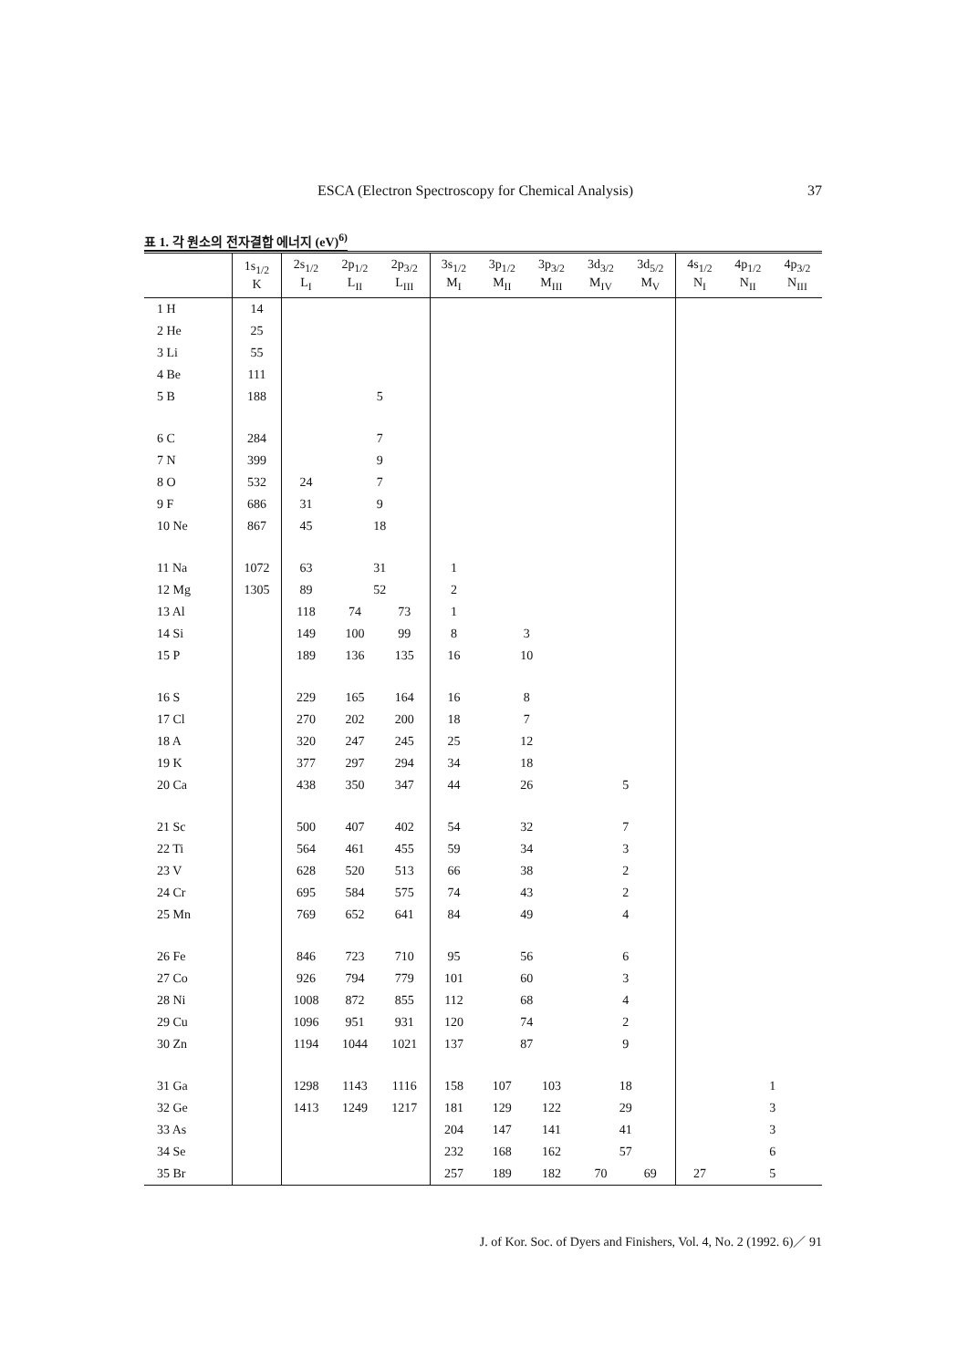ESCA (Electron Spectroscopy for Chemical Analysis) 37
표 1. 각 원소의 전자결합 에너지 (eV)<sup>6)</sup>
| | 1s<sub>1/2</sub> K | 2s<sub>1/2</sub> L<sub>I</sub> | 2p<sub>1/2</sub> L<sub>II</sub> | 2p<sub>3/2</sub> L<sub>III</sub> | 3s<sub>1/2</sub> M<sub>I</sub> | 3p<sub>1/2</sub> M<sub>II</sub> | 3p<sub>3/2</sub> M<sub>III</sub> | 3d<sub>3/2</sub> M<sub>IV</sub> | 3d<sub>5/2</sub> M<sub>V</sub> | 4s<sub>1/2</sub> N<sub>I</sub> | 4p<sub>1/2</sub> N<sub>II</sub> | 4p<sub>3/2</sub> N<sub>III</sub> |
| --- | --- | --- | --- | --- | --- | --- | --- | --- | --- | --- | --- | --- |
| 1 H | 14 | | | | | | | | | | | |
| 2 He | 25 | | | | | | | | | | | |
| 3 Li | 55 | | | | | | | | | | | |
| 4 Be | 111 | | | | | | | | | | | |
| 5 B | 188 | | 5 | | | | | | | | | |
| 6 C | 284 | | 7 | | | | | | | | | |
| 7 N | 399 | | 9 | | | | | | | | | |
| 8 O | 532 | 24 | 7 | | | | | | | | | |
| 9 F | 686 | 31 | 9 | | | | | | | | | |
| 10 Ne | 867 | 45 | 18 | | | | | | | | | |
| 11 Na | 1072 | 63 | 31 | | 1 | | | | | | | |
| 12 Mg | 1305 | 89 | 52 | | 2 | | | | | | | |
| 13 Al | | 118 | 74 | 73 | 1 | | | | | | | |
| 14 Si | | 149 | 100 | 99 | 8 | 3 | | | | | | |
| 15 P | | 189 | 136 | 135 | 16 | 10 | | | | | | |
| 16 S | | 229 | 165 | 164 | 16 | 8 | | | | | | |
| 17 Cl | | 270 | 202 | 200 | 18 | 7 | | | | | | |
| 18 A | | 320 | 247 | 245 | 25 | 12 | | | | | | |
| 19 K | | 377 | 297 | 294 | 34 | 18 | | | | | | |
| 20 Ca | | 438 | 350 | 347 | 44 | 26 | | 5 | | | | |
| 21 Sc | | 500 | 407 | 402 | 54 | 32 | | 7 | | | | |
| 22 Ti | | 564 | 461 | 455 | 59 | 34 | | 3 | | | | |
| 23 V | | 628 | 520 | 513 | 66 | 38 | | 2 | | | | |
| 24 Cr | | 695 | 584 | 575 | 74 | 43 | | 2 | | | | |
| 25 Mn | | 769 | 652 | 641 | 84 | 49 | | 4 | | | | |
| 26 Fe | | 846 | 723 | 710 | 95 | 56 | | 6 | | | | |
| 27 Co | | 926 | 794 | 779 | 101 | 60 | | 3 | | | | |
| 28 Ni | | 1008 | 872 | 855 | 112 | 68 | | 4 | | | | |
| 29 Cu | | 1096 | 951 | 931 | 120 | 74 | | 2 | | | | |
| 30 Zn | | 1194 | 1044 | 1021 | 137 | 87 | | 9 | | | | |
| 31 Ga | | 1298 | 1143 | 1116 | 158 | 107 | 103 | 18 | | | 1 | |
| 32 Ge | | 1413 | 1249 | 1217 | 181 | 129 | 122 | 29 | | | 3 | |
| 33 As | | | | | 204 | 147 | 141 | 41 | | | 3 | |
| 34 Se | | | | | 232 | 168 | 162 | 57 | | | 6 | |
| 35 Br | | | | | 257 | 189 | 182 | 70 | 69 | 27 | 5 | |
J. of Kor. Soc. of Dyers and Finishers, Vol. 4, No. 2 (1992. 6)／ 91